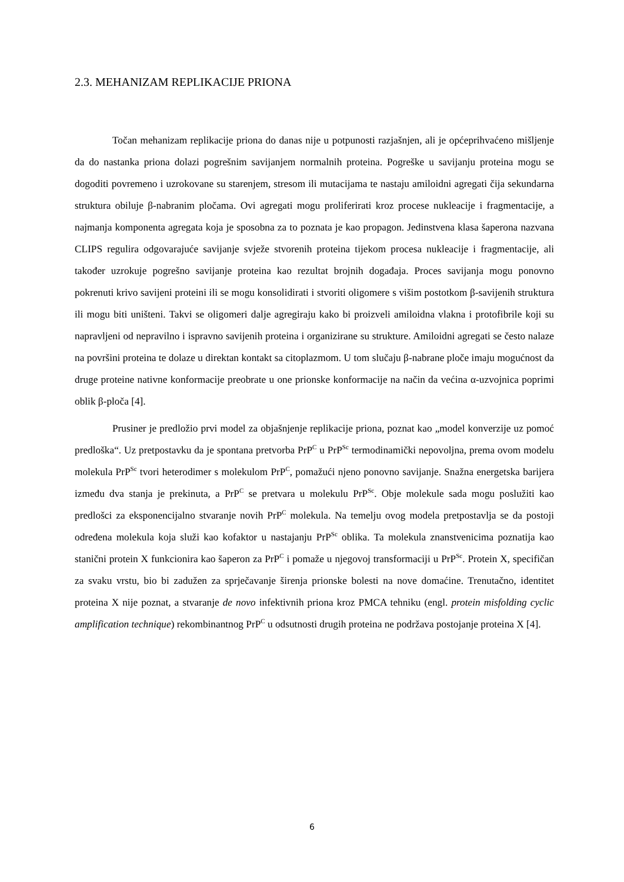2.3. MEHANIZAM REPLIKACIJE PRIONA
Točan mehanizam replikacije priona do danas nije u potpunosti razjašnjen, ali je općeprihvaćeno mišljenje da do nastanka priona dolazi pogrešnim savijanjem normalnih proteina. Pogreške u savijanju proteina mogu se dogoditi povremeno i uzrokovane su starenjem, stresom ili mutacijama te nastaju amiloidni agregati čija sekundarna struktura obiluje β-nabranim pločama. Ovi agregati mogu proliferirati kroz procese nukleacije i fragmentacije, a najmanja komponenta agregata koja je sposobna za to poznata je kao propagon. Jedinstvena klasa šaperona nazvana CLIPS regulira odgovarajuće savijanje svježe stvorenih proteina tijekom procesa nukleacije i fragmentacije, ali također uzrokuje pogrešno savijanje proteina kao rezultat brojnih događaja. Proces savijanja mogu ponovno pokrenuti krivo savijeni proteini ili se mogu konsolidirati i stvoriti oligomere s višim postotkom β-savijenih struktura ili mogu biti uništeni. Takvi se oligomeri dalje agregiraju kako bi proizveli amiloidna vlakna i protofibrile koji su napravljeni od nepravilno i ispravno savijenih proteina i organizirane su strukture. Amiloidni agregati se često nalaze na površini proteina te dolaze u direktan kontakt sa citoplazmom. U tom slučaju β-nabrane ploče imaju mogućnost da druge proteine nativne konformacije preobrate u one prionske konformacije na način da većina α-uzvojnica poprimi oblik β-ploča [4].
Prusiner je predložio prvi model za objašnjenje replikacije priona, poznat kao „model konverzije uz pomoć predloška“. Uz pretpostavku da je spontana pretvorba PrP<sup>C</sup> u PrP<sup>Sc</sup> termodinamički nepovoljna, prema ovom modelu molekula PrP<sup>Sc</sup> tvori heterodimer s molekulom PrP<sup>C</sup>, pomažući njeno ponovno savijanje. Snažna energetska barijera između dva stanja je prekinuta, a PrP<sup>C</sup> se pretvara u molekulu PrP<sup>Sc</sup>. Obje molekule sada mogu poslužiti kao predlošci za eksponencijalno stvaranje novih PrP<sup>C</sup> molekula. Na temelju ovog modela pretpostavlja se da postoji određena molekula koja služi kao kofaktor u nastajanju PrP<sup>Sc</sup> oblika. Ta molekula znanstvenicima poznatija kao stanični protein X funkcionira kao šaperon za PrP<sup>C</sup> i pomaže u njegovoj transformaciji u PrP<sup>Sc</sup>. Protein X, specifičan za svaku vrstu, bio bi zadužen za sprječavanje širenja prionske bolesti na nove domaćine. Trenutačno, identitet proteina X nije poznat, a stvaranje de novo infektivnih priona kroz PMCA tehniku (engl. protein misfolding cyclic amplification technique) rekombinantnog PrP<sup>C</sup> u odsutnosti drugih proteina ne podržava postojanje proteina X [4].
6